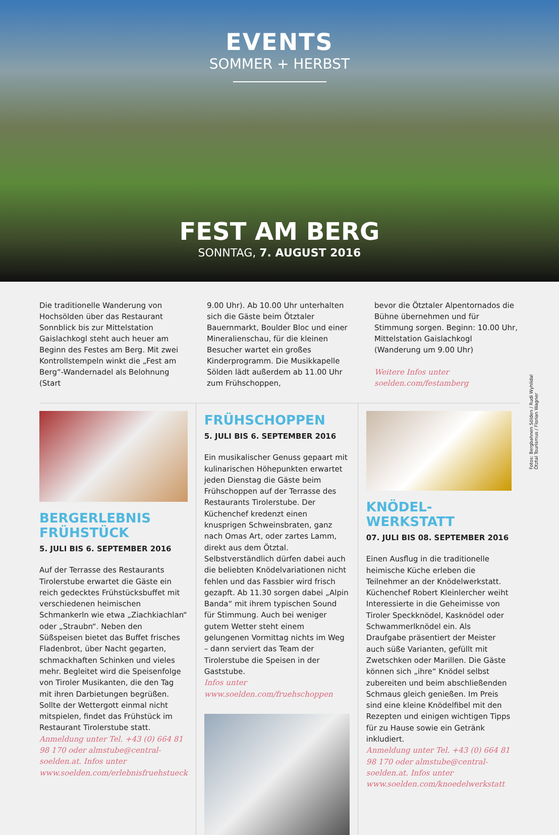EVENTS
SOMMER + HERBST
FEST AM BERG
SONNTAG, 7. AUGUST 2016
Die traditionelle Wanderung von Hochsölden über das Restaurant Sonnblick bis zur Mittelstation Gaislachkogl steht auch heuer am Beginn des Festes am Berg. Mit zwei Kontrollstempeln winkt die „Fest am Berg“-Wandernadel als Belohnung (Start
9.00 Uhr). Ab 10.00 Uhr unterhalten sich die Gäste beim Ötztaler Bauernmarkt, Boulder Bloc und einer Mineralienschau, für die kleinen Besucher wartet ein großes Kinderprogramm. Die Musikkapelle Sölden lädt außerdem ab 11.00 Uhr zum Frühschoppen,
bevor die Ötztaler Alpentornados die Bühne übernehmen und für Stimmung sorgen. Beginn: 10.00 Uhr, Mittelstation Gaislachkogl (Wanderung um 9.00 Uhr)
Weitere Infos unter soelden.com/festamberg
Fotos: Bergbahnen Sölden / Rudi Wyhlidal Ötztal Tourismus / Florian Wagner
BERGERLEBNIS FRÜHSTÜCK
5. JULI BIS 6. SEPTEMBER 2016
Auf der Terrasse des Restaurants Tirolerstube erwartet die Gäste ein reich gedecktes Frühstücksbuffet mit verschiedenen heimischen Schmankerln wie etwa „Ziachkiachlan“ oder „Straubn“. Neben den Süßspeisen bietet das Buffet frisches Fladenbrot, über Nacht gegarten, schmackhaften Schinken und vieles mehr. Begleitet wird die Speisenfolge von Tiroler Musikanten, die den Tag mit ihren Darbietungen begrüßen. Sollte der Wettergott einmal nicht mitspielen, findet das Frühstück im Restaurant Tirolerstube statt.
Anmeldung unter Tel. +43 (0) 664 81 98 170 oder almstube@central-soelden.at. Infos unter www.soelden.com/erlebnisfruehstueck
FRÜHSCHOPPEN
5. JULI BIS 6. SEPTEMBER 2016
Ein musikalischer Genuss gepaart mit kulinarischen Höhepunkten erwartet jeden Dienstag die Gäste beim Frühschoppen auf der Terrasse des Restaurants Tirolerstube. Der Küchenchef kredenzt einen knusprigen Schweinsbraten, ganz nach Omas Art, oder zartes Lamm, direkt aus dem Ötztal. Selbstverständlich dürfen dabei auch die beliebten Knödelvariationen nicht fehlen und das Fassbier wird frisch gezapft. Ab 11.30 sorgen dabei „Alpin Banda“ mit ihrem typischen Sound für Stimmung. Auch bei weniger gutem Wetter steht einem gelungenen Vormittag nichts im Weg – dann serviert das Team der Tirolerstube die Speisen in der Gaststube.
Infos unter www.soelden.com/fruehschoppen
KNÖDEL-
WERKSTATT
07. JULI BIS 08. SEPTEMBER 2016
Einen Ausflug in die traditionelle heimische Küche erleben die Teilnehmer an der Knödelwerkstatt. Küchenchef Robert Kleinlercher weiht Interessierte in die Geheimisse von Tiroler Speckknödel, Kasknödel oder Schwammerlknödel ein. Als Draufgabe präsentiert der Meister auch süße Varianten, gefüllt mit Zwetschken oder Marillen. Die Gäste können sich „ihre“ Knödel selbst zubereiten und beim abschließenden Schmaus gleich genießen. Im Preis sind eine kleine Knödelfibel mit den Rezepten und einigen wichtigen Tipps für zu Hause sowie ein Getränk inkludiert.
Anmeldung unter Tel. +43 (0) 664 81 98 170 oder almstube@central-soelden.at. Infos unter www.soelden.com/knoedelwerkstatt